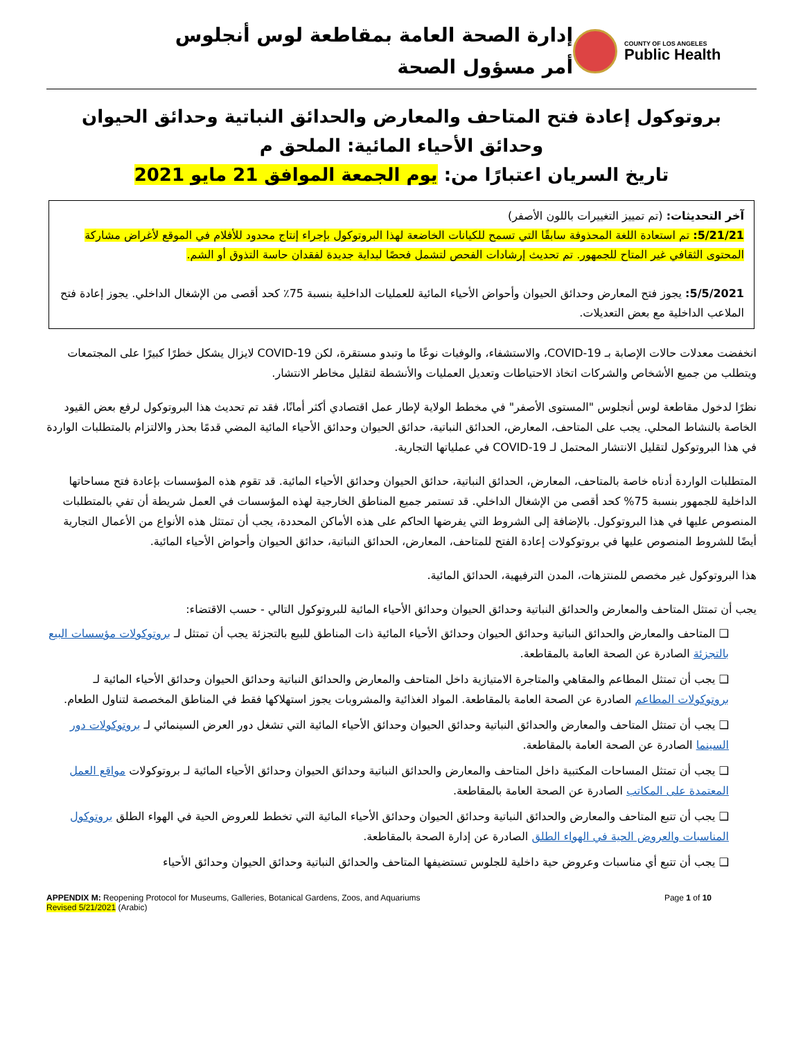إدارة الصحة العامة بمقاطعة لوس أنجلوس
أمر مسؤول الصحة
COUNTY OF LOS ANGELES
Public Health
بروتوكول إعادة فتح المتاحف والمعارض والحدائق النباتية وحدائق الحيوان
وحدائق الأحياء المائية: الملحق م
تاريخ السريان اعتبارًا من: يوم الجمعة الموافق 21 مايو 2021
آخر التحديثات: (تم تمييز التغييرات باللون الأصفر)
5/21/21: تم استعادة اللغة المحذوفة سابقًا التي تسمح للكيانات الخاضعة لهذا البروتوكول بإجراء إنتاج محدود للأفلام في الموقع لأغراض مشاركة المحتوى الثقافي غير المتاح للجمهور. تم تحديث إرشادات الفحص لتشمل فحصًا لبداية جديدة لفقدان حاسة التذوق أو الشم.
5/5/2021: يجوز فتح المعارض وحدائق الحيوان وأحواض الأحياء المائية للعمليات الداخلية بنسبة 75٪ كحد أقصى من الإشغال الداخلي. يجوز إعادة فتح الملاعب الداخلية مع بعض التعديلات.
انخفضت معدلات حالات الإصابة بـ COVID-19، والاستشفاء، والوفيات نوعًا ما وتبدو مستقرة، لكن COVID-19 لايزال يشكل خطرًا كبيرًا على المجتمعات ويتطلب من جميع الأشخاص والشركات اتخاذ الاحتياطات وتعديل العمليات والأنشطة لتقليل مخاطر الانتشار.
نظرًا لدخول مقاطعة لوس أنجلوس "المستوى الأصفر" في مخطط الولاية لإطار عمل اقتصادي أكثر أمانًا، فقد تم تحديث هذا البروتوكول لرفع بعض القيود الخاصة بالنشاط المحلي. يجب على المتاحف، المعارض، الحدائق النباتية، حدائق الحيوان وحدائق الأحياء المائية المضي قدمًا بحذر والالتزام بالمتطلبات الواردة في هذا البروتوكول لتقليل الانتشار المحتمل لـ COVID-19 في عملياتها التجارية.
المتطلبات الواردة أدناه خاصة بالمتاحف، المعارض، الحدائق النباتية، حدائق الحيوان وحدائق الأحياء المائية. قد تقوم هذه المؤسسات بإعادة فتح مساحاتها الداخلية للجمهور بنسبة 75% كحد أقصى من الإشغال الداخلي. قد تستمر جميع المناطق الخارجية لهذه المؤسسات في العمل شريطة أن تفي بالمتطلبات المنصوص عليها في هذا البروتوكول. بالإضافة إلى الشروط التي يفرضها الحاكم على هذه الأماكن المحددة، يجب أن تمتثل هذه الأنواع من الأعمال التجارية أيضًا للشروط المنصوص عليها في بروتوكولات إعادة الفتح للمتاحف، المعارض، الحدائق النباتية، حدائق الحيوان وأحواض الأحياء المائية.
هذا البروتوكول غير مخصص للمنتزهات، المدن الترفيهية، الحدائق المائية.
يجب أن تمتثل المتاحف والمعارض والحدائق النباتية وحدائق الحيوان وحدائق الأحياء المائية للبروتوكول التالي - حسب الاقتضاء:
❑ المتاحف والمعارض والحدائق النباتية وحدائق الحيوان وحدائق الأحياء المائية ذات المناطق للبيع بالتجزئة يجب أن تمتثل لـ بروتوكولات مؤسسات البيع بالتجزئة الصادرة عن الصحة العامة بالمقاطعة.
❑ يجب أن تمتثل المطاعم والمقاهي والمتاجرة الامتيازية داخل المتاحف والمعارض والحدائق النباتية وحدائق الحيوان وحدائق الأحياء المائية لـ بروتوكولات المطاعم الصادرة عن الصحة العامة بالمقاطعة. المواد الغذائية والمشروبات يجوز استهلاكها فقط في المناطق المخصصة لتناول الطعام.
❑ يجب أن تمتثل المتاحف والمعارض والحدائق النباتية وحدائق الحيوان وحدائق الأحياء المائية التي تشغل دور العرض السينمائي لـ بروتوكولات دور السينما الصادرة عن الصحة العامة بالمقاطعة.
❑ يجب أن تمتثل المساحات المكتبية داخل المتاحف والمعارض والحدائق النباتية وحدائق الحيوان وحدائق الأحياء المائية لـ بروتوكولات مواقع العمل المعتمدة على المكاتب الصادرة عن الصحة العامة بالمقاطعة.
❑ يجب أن تتبع المتاحف والمعارض والحدائق النباتية وحدائق الحيوان وحدائق الأحياء المائية التي تخطط للعروض الحية في الهواء الطلق بروتوكول المناسبات والعروض الحية في الهواء الطلق الصادرة عن إدارة الصحة بالمقاطعة.
❑ يجب أن تتبع أي مناسبات وعروض حية داخلية للجلوس تستضيفها المتاحف والحدائق النباتية وحدائق الحيوان وحدائق الأحياء
APPENDIX M: Reopening Protocol for Museums, Galleries, Botanical Gardens, Zoos, and Aquariums
Revised 5/21/2021 (Arabic)
Page 1 of 10